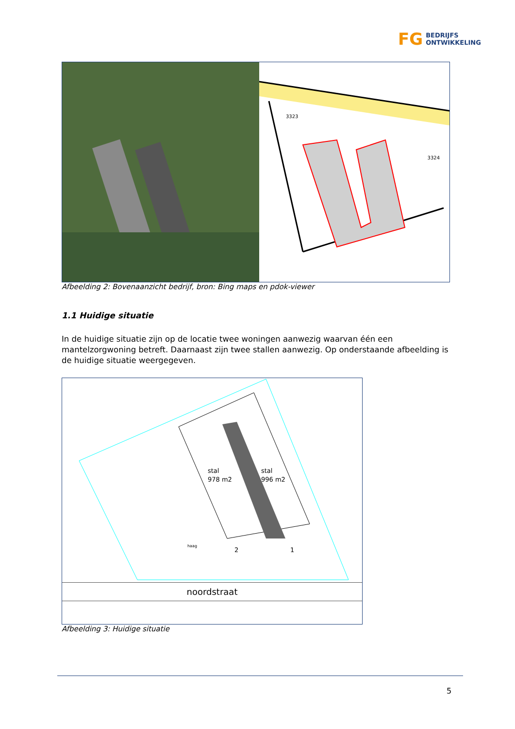FG BEDRIJFS
ONTWIKKELING
3323
3324
Afbeelding 2: Bovenaanzicht bedrijf, bron: Bing maps en pdok-viewer
1.1 Huidige situatie
In de huidige situatie zijn op de locatie twee woningen aanwezig waarvan één een mantelzorgwoning betreft. Daarnaast zijn twee stallen aanwezig. Op onderstaande afbeelding is de huidige situatie weergegeven.
stal
978 m2
stal
996 m2
2
1
haag
noordstraat
Afbeelding 3: Huidige situatie
5